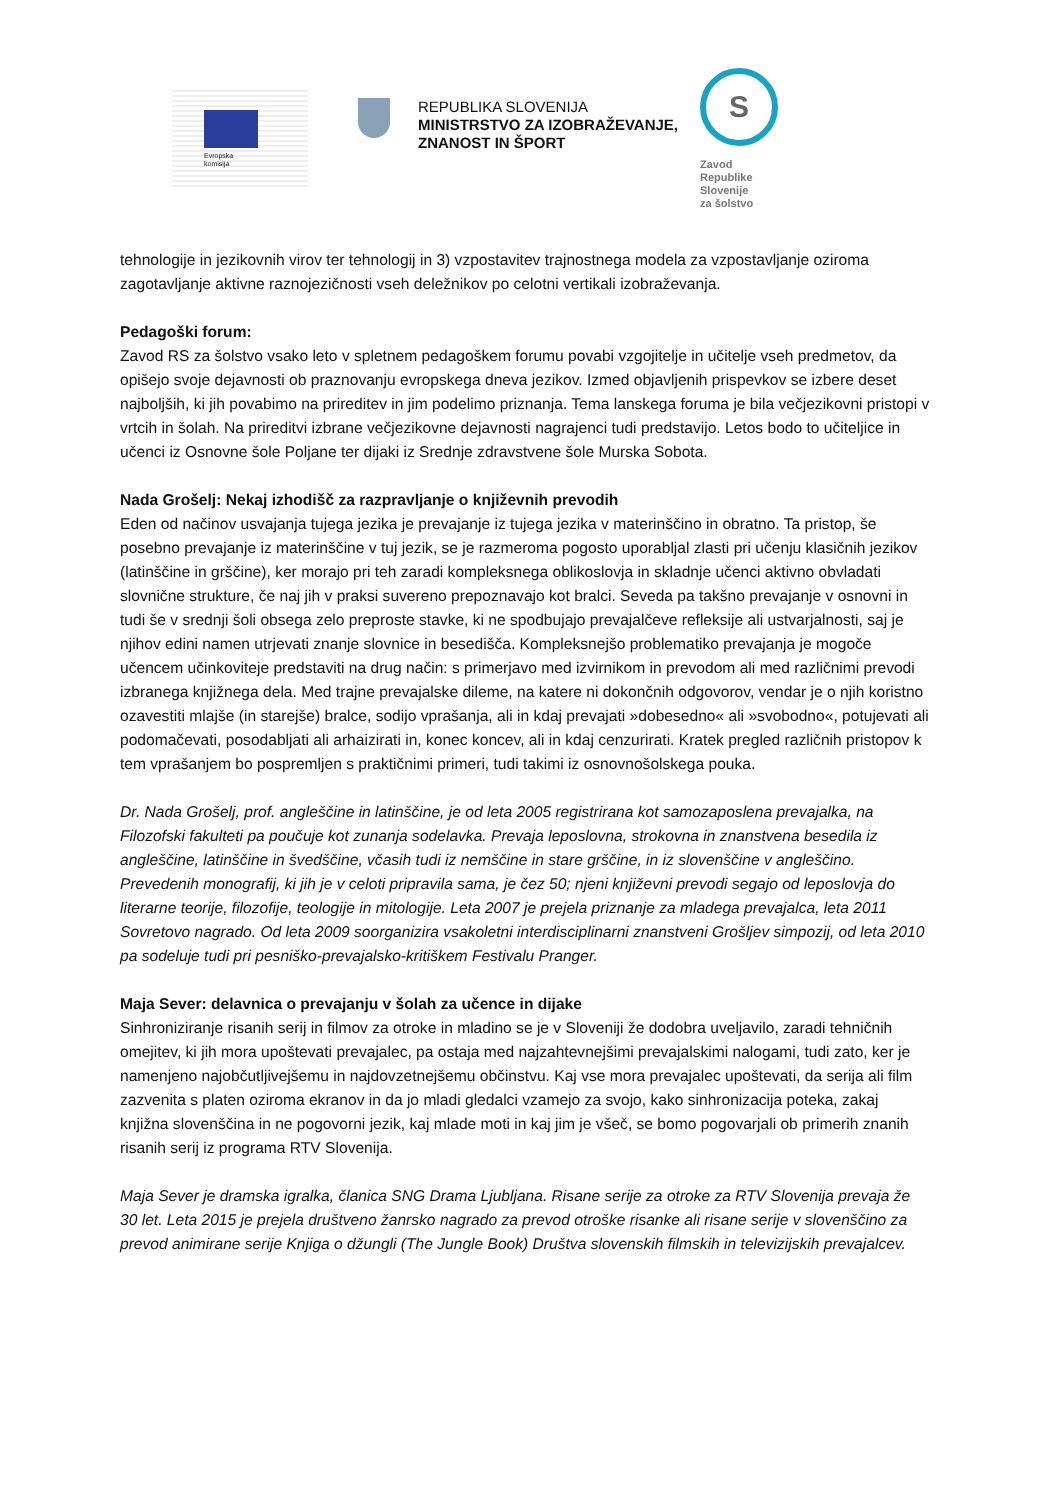Evropska
komisija
REPUBLIKA SLOVENIJA
MINISTRSTVO ZA IZOBRAŽEVANJE,
ZNANOST IN ŠPORT
S
Zavod
Republike
Slovenije
za šolstvo
tehnologije in jezikovnih virov ter tehnologij in 3) vzpostavitev trajnostnega modela za vzpostavljanje oziroma zagotavljanje aktivne raznojezičnosti vseh deležnikov po celotni vertikali izobraževanja.
Pedagoški forum:
Zavod RS za šolstvo vsako leto v spletnem pedagoškem forumu povabi vzgojitelje in učitelje vseh predmetov, da opišejo svoje dejavnosti ob praznovanju evropskega dneva jezikov. Izmed objavljenih prispevkov se izbere deset najboljših, ki jih povabimo na prireditev in jim podelimo priznanja. Tema lanskega foruma je bila večjezikovni pristopi v vrtcih in šolah. Na prireditvi izbrane večjezikovne dejavnosti nagrajenci tudi predstavijo. Letos bodo to učiteljice in učenci iz Osnovne šole Poljane ter dijaki iz Srednje zdravstvene šole Murska Sobota.
Nada Grošelj: Nekaj izhodišč za razpravljanje o književnih prevodih
Eden od načinov usvajanja tujega jezika je prevajanje iz tujega jezika v materinščino in obratno. Ta pristop, še posebno prevajanje iz materinščine v tuj jezik, se je razmeroma pogosto uporabljal zlasti pri učenju klasičnih jezikov (latinščine in grščine), ker morajo pri teh zaradi kompleksnega oblikoslovja in skladnje učenci aktivno obvladati slovnične strukture, če naj jih v praksi suvereno prepoznavajo kot bralci. Seveda pa takšno prevajanje v osnovni in tudi še v srednji šoli obsega zelo preproste stavke, ki ne spodbujajo prevajalčeve refleksije ali ustvarjalnosti, saj je njihov edini namen utrjevati znanje slovnice in besedišča. Kompleksnejšo problematiko prevajanja je mogoče učencem učinkoviteje predstaviti na drug način: s primerjavo med izvirnikom in prevodom ali med različnimi prevodi izbranega knjižnega dela. Med trajne prevajalske dileme, na katere ni dokončnih odgovorov, vendar je o njih koristno ozavestiti mlajše (in starejše) bralce, sodijo vprašanja, ali in kdaj prevajati »dobesedno« ali »svobodno«, potujevati ali podomačevati, posodabljati ali arhaizirati in, konec koncev, ali in kdaj cenzurirati. Kratek pregled različnih pristopov k tem vprašanjem bo pospremljen s praktičnimi primeri, tudi takimi iz osnovnošolskega pouka.
Dr. Nada Grošelj, prof. angleščine in latinščine, je od leta 2005 registrirana kot samozaposlena prevajalka, na Filozofski fakulteti pa poučuje kot zunanja sodelavka. Prevaja leposlovna, strokovna in znanstvena besedila iz angleščine, latinščine in švedščine, včasih tudi iz nemščine in stare grščine, in iz slovenščine v angleščino. Prevedenih monografij, ki jih je v celoti pripravila sama, je čez 50; njeni književni prevodi segajo od leposlovja do literarne teorije, filozofije, teologije in mitologije. Leta 2007 je prejela priznanje za mladega prevajalca, leta 2011 Sovretovo nagrado. Od leta 2009 soorganizira vsakoletni interdisciplinarni znanstveni Grošljev simpozij, od leta 2010 pa sodeluje tudi pri pesniško-prevajalsko-kritiškem Festivalu Pranger.
Maja Sever: delavnica o prevajanju v šolah za učence in dijake
Sinhroniziranje risanih serij in filmov za otroke in mladino se je v Sloveniji že dodobra uveljavilo, zaradi tehničnih omejitev, ki jih mora upoštevati prevajalec, pa ostaja med najzahtevnejšimi prevajalskimi nalogami, tudi zato, ker je namenjeno najobčutljivejšemu in najdovzetnejšemu občinstvu. Kaj vse mora prevajalec upoštevati, da serija ali film zazvenita s platen oziroma ekranov in da jo mladi gledalci vzamejo za svojo, kako sinhronizacija poteka, zakaj knjižna slovenščina in ne pogovorni jezik, kaj mlade moti in kaj jim je všeč, se bomo pogovarjali ob primerih znanih risanih serij iz programa RTV Slovenija.
Maja Sever je dramska igralka, članica SNG Drama Ljubljana. Risane serije za otroke za RTV Slovenija prevaja že 30 let. Leta 2015 je prejela društveno žanrsko nagrado za prevod otroške risanke ali risane serije v slovenščino za prevod animirane serije Knjiga o džungli (The Jungle Book) Društva slovenskih filmskih in televizijskih prevajalcev.